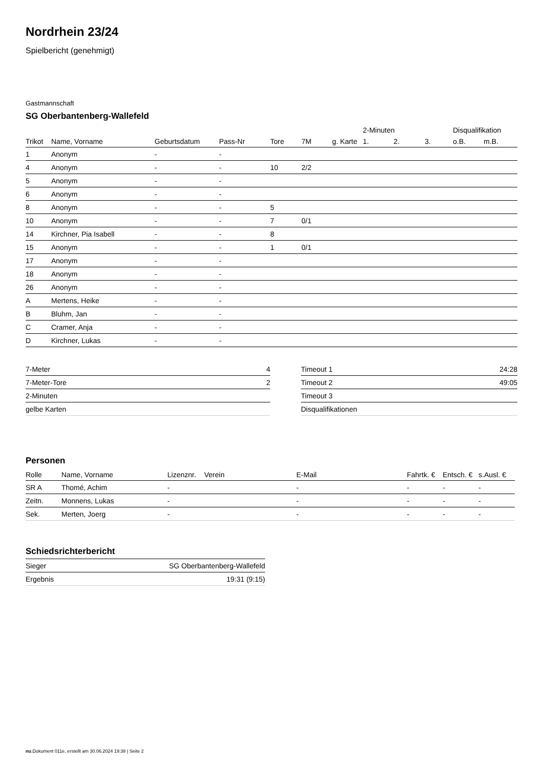Nordrhein 23/24
Spielbericht (genehmigt)
Gastmannschaft
SG Oberbantenberg-Wallefeld
| | | | | | | | 2-Minuten | | | Disqualifikation | |
| --- | --- | --- | --- | --- | --- | --- | --- | --- | --- | --- | --- |
| Trikot | Name, Vorname | Geburtsdatum | Pass-Nr | Tore | 7M | g. Karte | 1. | 2. | 3. | o.B. | m.B. |
| 1 | Anonym | - | - | | | | | | | | |
| 4 | Anonym | - | - | 10 | 2/2 | | | | | | |
| 5 | Anonym | - | - | | | | | | | | |
| 6 | Anonym | - | - | | | | | | | | |
| 8 | Anonym | - | - | 5 | | | | | | | |
| 10 | Anonym | - | - | 7 | 0/1 | | | | | | |
| 14 | Kirchner, Pia Isabell | - | - | 8 | | | | | | | |
| 15 | Anonym | - | - | 1 | 0/1 | | | | | | |
| 17 | Anonym | - | - | | | | | | | | |
| 18 | Anonym | - | - | | | | | | | | |
| 26 | Anonym | - | - | | | | | | | | |
| A | Mertens, Heike | - | - | | | | | | | | |
| B | Bluhm, Jan | - | - | | | | | | | | |
| C | Cramer, Anja | - | - | | | | | | | | |
| D | Kirchner, Lukas | - | - | | | | | | | | |
| 7-Meter | 4 |
| 7-Meter-Tore | 2 |
| 2-Minuten | |
| gelbe Karten | |
| Timeout 1 | 24:28 |
| Timeout 2 | 49:05 |
| Timeout 3 | |
| Disqualifikationen | |
Personen
| Rolle | Name, Vorname | Lizenznr. | Verein | E-Mail | Fahrtk. € | Entsch. € | s.Ausl. € |
| --- | --- | --- | --- | --- | --- | --- | --- |
| SR A | Thomé, Achim | - | | - | - | - | - |
| Zeitn. | Monnens, Lukas | - | | - | - | - | - |
| Sek. | Merten, Joerg | - | | - | - | - | - |
Schiedsrichterbericht
| Sieger | SG Oberbantenberg-Wallefeld |
| Ergebnis | 19:31 (9:15) |
nu.Dokument 011e, erstellt am 30.06.2024 19:38 | Seite 2